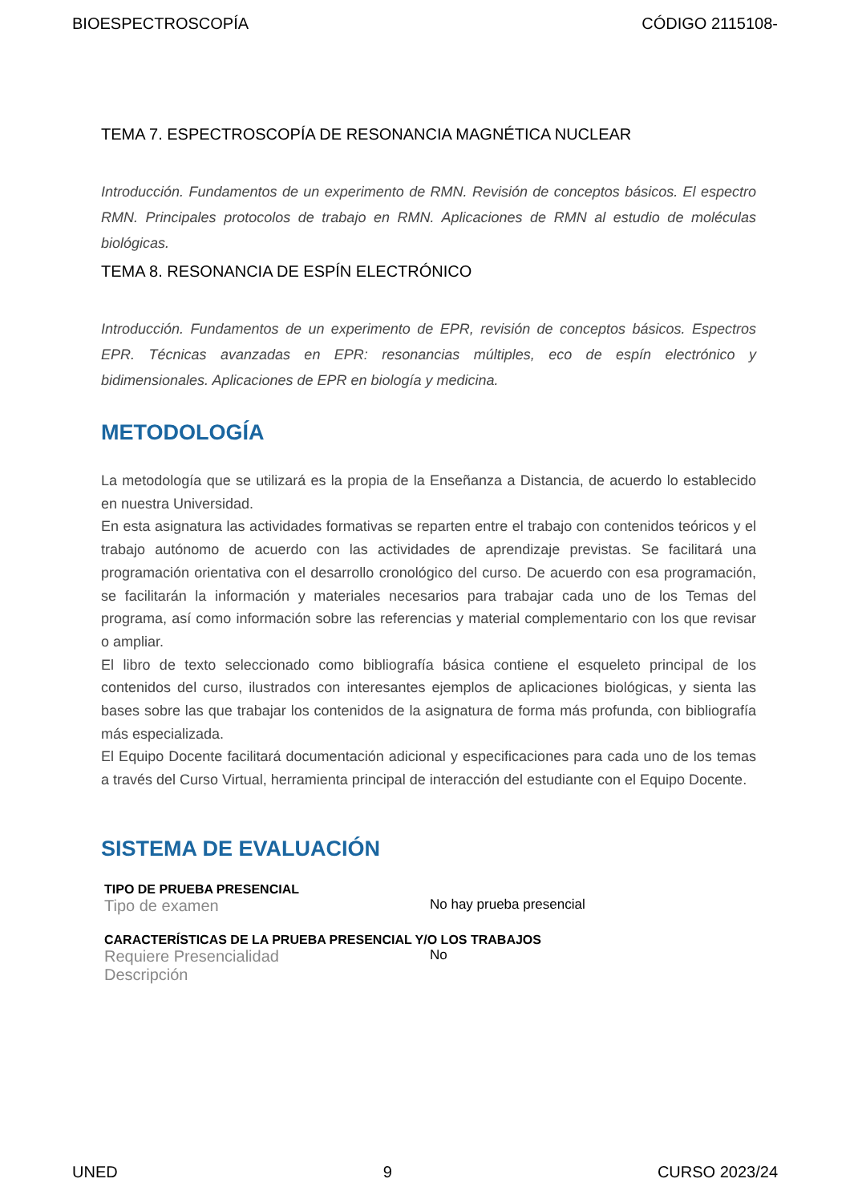BIOESPECTROSCOPÍA CÓDIGO 2115108-
TEMA 7. ESPECTROSCOPÍA DE RESONANCIA MAGNÉTICA NUCLEAR
Introducción. Fundamentos de un experimento de RMN. Revisión de conceptos básicos. El espectro RMN. Principales protocolos de trabajo en RMN. Aplicaciones de RMN al estudio de moléculas biológicas.
TEMA 8. RESONANCIA DE ESPÍN ELECTRÓNICO
Introducción. Fundamentos de un experimento de EPR, revisión de conceptos básicos. Espectros EPR. Técnicas avanzadas en EPR: resonancias múltiples, eco de espín electrónico y bidimensionales. Aplicaciones de EPR en biología y medicina.
METODOLOGÍA
La metodología que se utilizará es la propia de la Enseñanza a Distancia, de acuerdo lo establecido en nuestra Universidad.
En esta asignatura las actividades formativas se reparten entre el trabajo con contenidos teóricos y el trabajo autónomo de acuerdo con las actividades de aprendizaje previstas. Se facilitará una programación orientativa con el desarrollo cronológico del curso. De acuerdo con esa programación, se facilitarán la información y materiales necesarios para trabajar cada uno de los Temas del programa, así como información sobre las referencias y material complementario con los que revisar o ampliar.
El libro de texto seleccionado como bibliografía básica contiene el esqueleto principal de los contenidos del curso, ilustrados con interesantes ejemplos de aplicaciones biológicas, y sienta las bases sobre las que trabajar los contenidos de la asignatura de forma más profunda, con bibliografía más especializada.
El Equipo Docente facilitará documentación adicional y especificaciones para cada uno de los temas a través del Curso Virtual, herramienta principal de interacción del estudiante con el Equipo Docente.
SISTEMA DE EVALUACIÓN
TIPO DE PRUEBA PRESENCIAL
Tipo de examen No hay prueba presencial
CARACTERÍSTICAS DE LA PRUEBA PRESENCIAL Y/O LOS TRABAJOS
Requiere Presencialidad No
Descripción
UNED 9 CURSO 2023/24